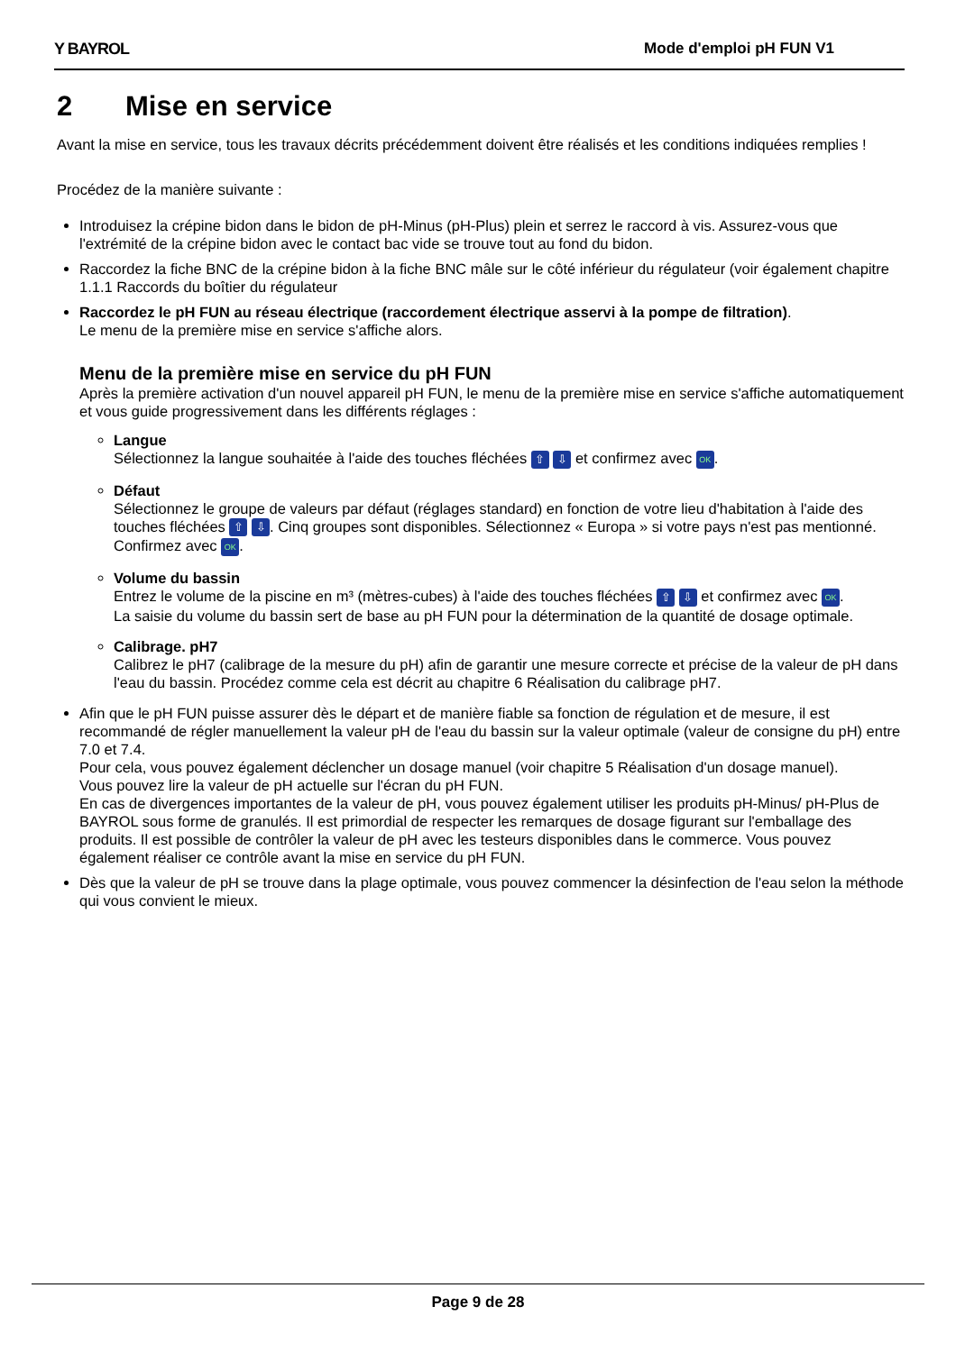Y BAYROL Mode d'emploi pH FUN V1
2 Mise en service
Avant la mise en service, tous les travaux décrits précédemment doivent être réalisés et les conditions indiquées remplies !
Procédez de la manière suivante :
Introduisez la crépine bidon dans le bidon de pH-Minus (pH-Plus) plein et serrez le raccord à vis. Assurez-vous que l'extrémité de la crépine bidon avec le contact bac vide se trouve tout au fond du bidon.
Raccordez la fiche BNC de la crépine bidon à la fiche BNC mâle sur le côté inférieur du régulateur (voir également chapitre 1.1.1 Raccords du boîtier du régulateur
Raccordez le pH FUN au réseau électrique (raccordement électrique asservi à la pompe de filtration).
Le menu de la première mise en service s'affiche alors.
Menu de la première mise en service du pH FUN
Après la première activation d'un nouvel appareil pH FUN, le menu de la première mise en service s'affiche automatiquement et vous guide progressivement dans les différents réglages :
Langue
Sélectionnez la langue souhaitée à l'aide des touches fléchées ⇧ ⇩ et confirmez avec OK.
Défaut
Sélectionnez le groupe de valeurs par défaut (réglages standard) en fonction de votre lieu d'habitation à l'aide des touches fléchées ⇧ ⇩. Cinq groupes sont disponibles. Sélectionnez « Europa » si votre pays n'est pas mentionné. Confirmez avec OK.
Volume du bassin
Entrez le volume de la piscine en m³ (mètres-cubes) à l'aide des touches fléchées ⇧ ⇩ et confirmez avec OK.
La saisie du volume du bassin sert de base au pH FUN pour la détermination de la quantité de dosage optimale.
Calibrage. pH7
Calibrez le pH7 (calibrage de la mesure du pH) afin de garantir une mesure correcte et précise de la valeur de pH dans l'eau du bassin. Procédez comme cela est décrit au chapitre 6 Réalisation du calibrage pH7.
Afin que le pH FUN puisse assurer dès le départ et de manière fiable sa fonction de régulation et de mesure, il est recommandé de régler manuellement la valeur pH de l'eau du bassin sur la valeur optimale (valeur de consigne du pH) entre 7.0 et 7.4.
Pour cela, vous pouvez également déclencher un dosage manuel (voir chapitre 5 Réalisation d'un dosage manuel).
Vous pouvez lire la valeur de pH actuelle sur l'écran du pH FUN.
En cas de divergences importantes de la valeur de pH, vous pouvez également utiliser les produits pH-Minus/ pH-Plus de BAYROL sous forme de granulés. Il est primordial de respecter les remarques de dosage figurant sur l'emballage des produits. Il est possible de contrôler la valeur de pH avec les testeurs disponibles dans le commerce. Vous pouvez également réaliser ce contrôle avant la mise en service du pH FUN.
Dès que la valeur de pH se trouve dans la plage optimale, vous pouvez commencer la désinfection de l'eau selon la méthode qui vous convient le mieux.
Page 9 de 28